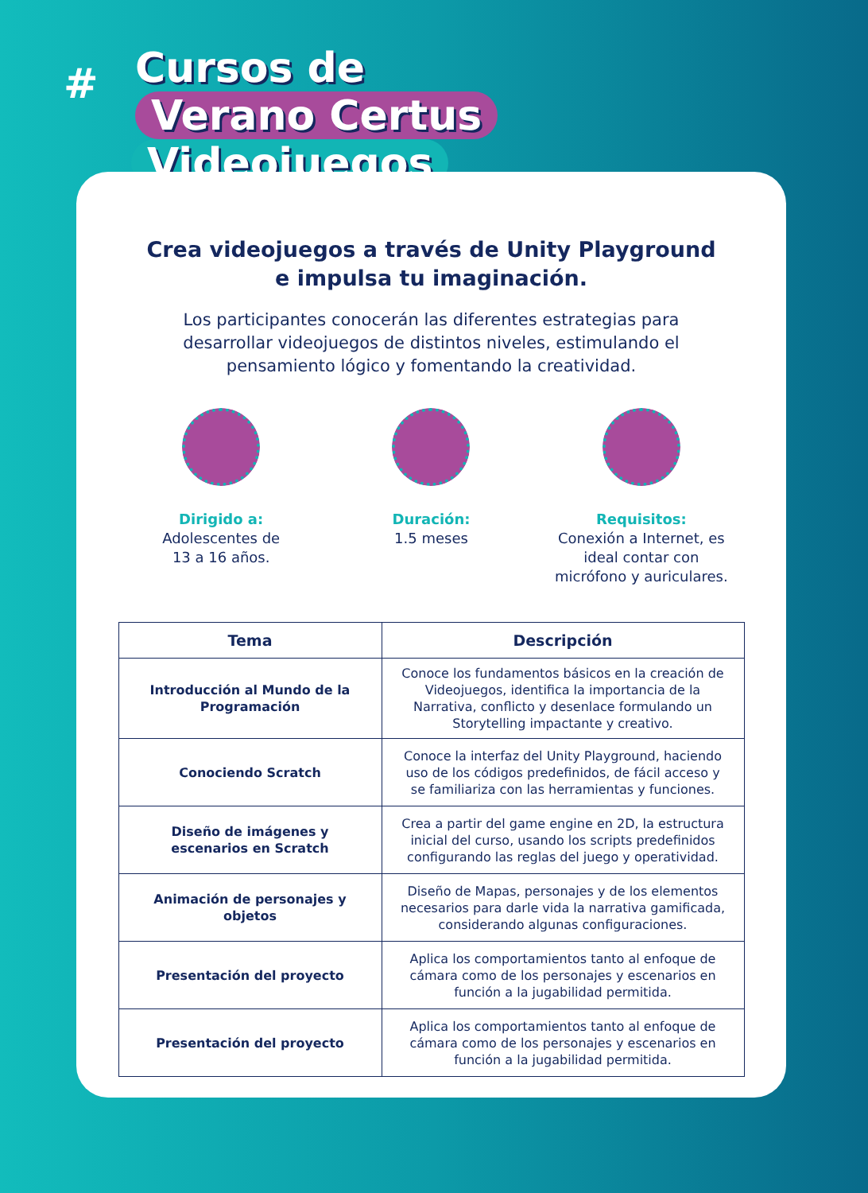#
Cursos de
Verano Certus
Videojuegos
Crea videojuegos a través de Unity Playground
e impulsa tu imaginación.
Los participantes conocerán las diferentes estrategias para desarrollar videojuegos de distintos niveles, estimulando el pensamiento lógico y fomentando la creatividad.
Dirigido a:
Adolescentes de
13 a 16 años.
Duración:
1.5 meses
Requisitos:
Conexión a Internet, es ideal contar con micrófono y auriculares.
| Tema | Descripción |
| --- | --- |
| Introducción al Mundo de la Programación | Conoce los fundamentos básicos en la creación de Videojuegos, identifica la importancia de la Narrativa, conflicto y desenlace formulando un Storytelling impactante y creativo. |
| Conociendo Scratch | Conoce la interfaz del Unity Playground, haciendo uso de los códigos predefinidos, de fácil acceso y se familiariza con las herramientas y funciones. |
| Diseño de imágenes y escenarios en Scratch | Crea a partir del game engine en 2D, la estructura inicial del curso, usando los scripts predefinidos configurando las reglas del juego y operatividad. |
| Animación de personajes y objetos | Diseño de Mapas, personajes y de los elementos necesarios para darle vida la narrativa gamificada, considerando algunas configuraciones. |
| Presentación del proyecto | Aplica los comportamientos tanto al enfoque de cámara como de los personajes y escenarios en función a la jugabilidad permitida. |
| Presentación del proyecto | Aplica los comportamientos tanto al enfoque de cámara como de los personajes y escenarios en función a la jugabilidad permitida. |